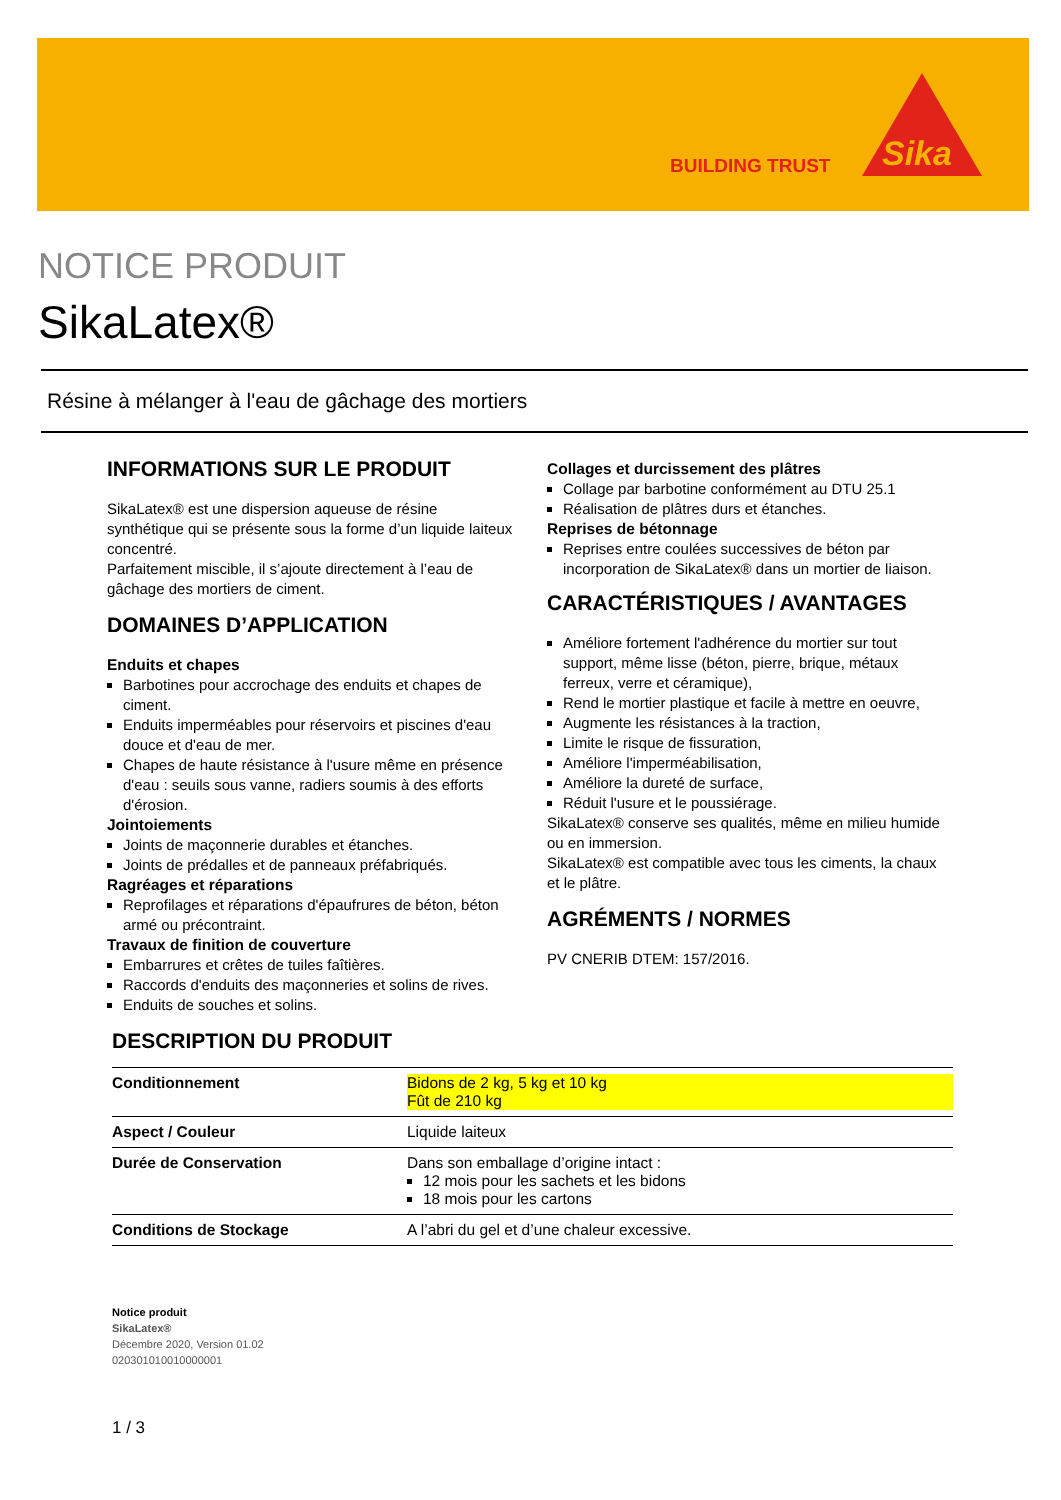BUILDING TRUST
Sika
NOTICE PRODUIT
SikaLatex®
Résine à mélanger à l'eau de gâchage des mortiers
INFORMATIONS SUR LE PRODUIT
SikaLatex® est une dispersion aqueuse de résine synthétique qui se présente sous la forme d’un liquide laiteux concentré.
Parfaitement miscible, il s’ajoute directement à l’eau de gâchage des mortiers de ciment.
DOMAINES D’APPLICATION
Enduits et chapes
Barbotines pour accrochage des enduits et chapes de ciment.
Enduits imperméables pour réservoirs et piscines d'eau douce et d'eau de mer.
Chapes de haute résistance à l'usure même en présence d'eau : seuils sous vanne, radiers soumis à des efforts d'érosion.
Jointoiements
Joints de maçonnerie durables et étanches.
Joints de prédalles et de panneaux préfabriqués.
Ragréages et réparations
Reprofilages et réparations d'épaufrures de béton, béton armé ou précontraint.
Travaux de finition de couverture
Embarrures et crêtes de tuiles faîtières.
Raccords d'enduits des maçonneries et solins de rives.
Enduits de souches et solins.
Collages et durcissement des plâtres
Collage par barbotine conformément au DTU 25.1
Réalisation de plâtres durs et étanches.
Reprises de bétonnage
Reprises entre coulées successives de béton par incorporation de SikaLatex® dans un mortier de liaison.
CARACTÉRISTIQUES / AVANTAGES
Améliore fortement l'adhérence du mortier sur tout support, même lisse (béton, pierre, brique, métaux ferreux, verre et céramique),
Rend le mortier plastique et facile à mettre en oeuvre,
Augmente les résistances à la traction,
Limite le risque de fissuration,
Améliore l'imperméabilisation,
Améliore la dureté de surface,
Réduit l'usure et le poussiérage.
SikaLatex® conserve ses qualités, même en milieu humide ou en immersion.
SikaLatex® est compatible avec tous les ciments, la chaux et le plâtre.
AGRÉMENTS / NORMES
PV CNERIB DTEM: 157/2016.
DESCRIPTION DU PRODUIT
| Conditionnement | Bidons de 2 kg, 5 kg et 10 kg Fût de 210 kg |
| Aspect / Couleur | Liquide laiteux |
| Durée de Conservation | Dans son emballage d’origine intact : 12 mois pour les sachets et les bidons 18 mois pour les cartons |
| Conditions de Stockage | A l’abri du gel et d’une chaleur excessive. |
Notice produit
SikaLatex®
Décembre 2020, Version 01.02
020301010010000001
1 / 3